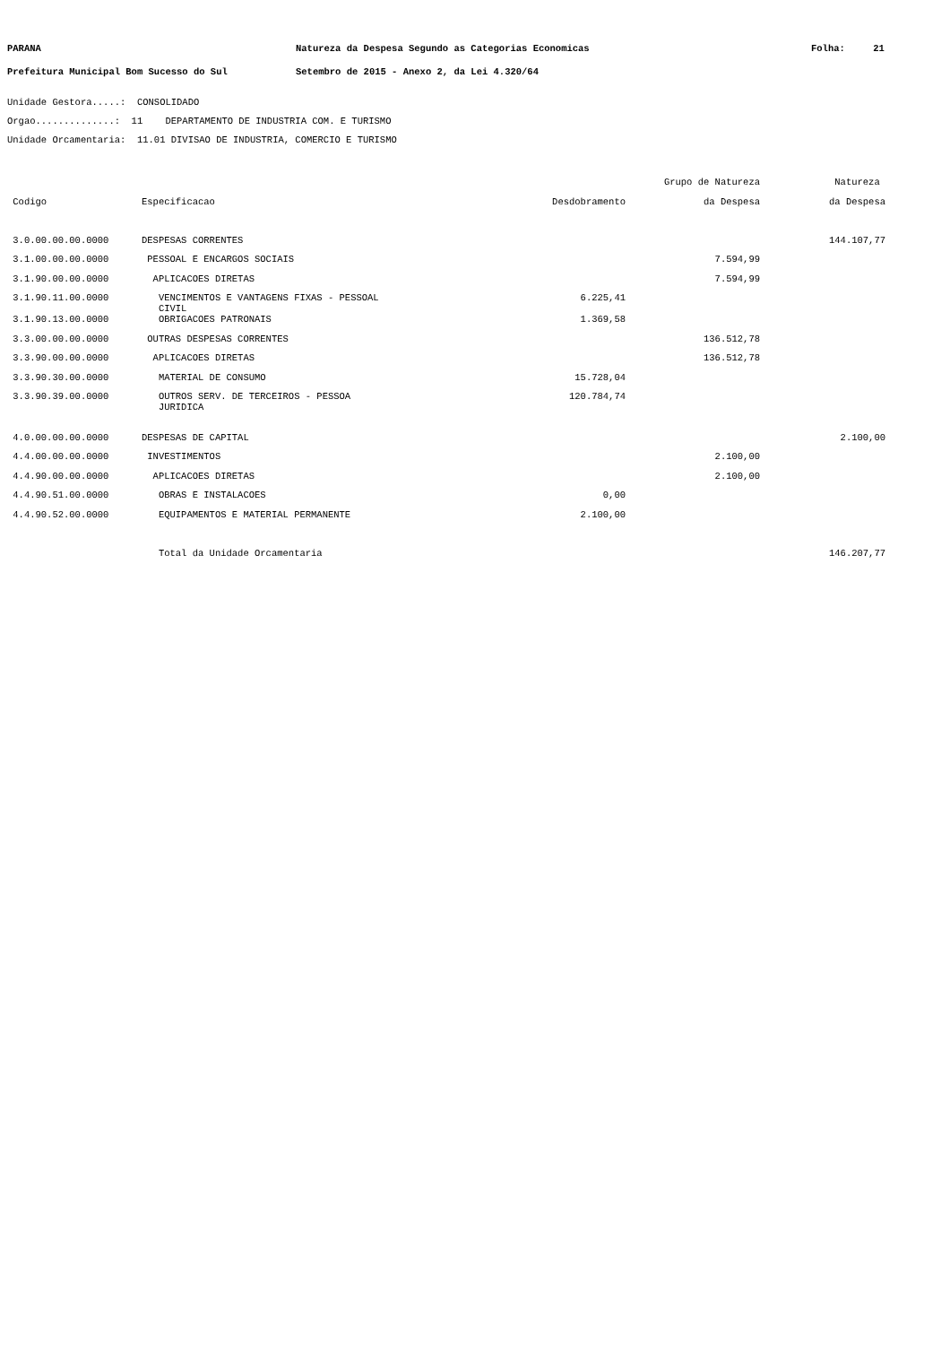PARANA Natureza da Despesa Segundo as Categorias Economicas Folha: 21
Prefeitura Municipal Bom Sucesso do Sul Setembro de 2015 - Anexo 2, da Lei 4.320/64
Unidade Gestora.....: CONSOLIDADO
Orgao..............: 11 DEPARTAMENTO DE INDUSTRIA COM. E TURISMO
Unidade Orcamentaria: 11.01 DIVISAO DE INDUSTRIA, COMERCIO E TURISMO
| | | | Grupo de Natureza | Natureza |
| --- | --- | --- | --- | --- |
| Codigo | Especificacao | Desdobramento | da Despesa | da Despesa |
| 3.0.00.00.00.0000 | DESPESAS CORRENTES | | | 144.107,77 |
| 3.1.00.00.00.0000 | PESSOAL E ENCARGOS SOCIAIS | | 7.594,99 | |
| 3.1.90.00.00.0000 | APLICACOES DIRETAS | | 7.594,99 | |
| 3.1.90.11.00.0000 | VENCIMENTOS E VANTAGENS FIXAS - PESSOAL CIVIL | 6.225,41 | | |
| 3.1.90.13.00.0000 | OBRIGACOES PATRONAIS | 1.369,58 | | |
| 3.3.00.00.00.0000 | OUTRAS DESPESAS CORRENTES | | 136.512,78 | |
| 3.3.90.00.00.0000 | APLICACOES DIRETAS | | 136.512,78 | |
| 3.3.90.30.00.0000 | MATERIAL DE CONSUMO | 15.728,04 | | |
| 3.3.90.39.00.0000 | OUTROS SERV. DE TERCEIROS - PESSOA JURIDICA | 120.784,74 | | |
| 4.0.00.00.00.0000 | DESPESAS DE CAPITAL | | | 2.100,00 |
| 4.4.00.00.00.0000 | INVESTIMENTOS | | 2.100,00 | |
| 4.4.90.00.00.0000 | APLICACOES DIRETAS | | 2.100,00 | |
| 4.4.90.51.00.0000 | OBRAS E INSTALACOES | 0,00 | | |
| 4.4.90.52.00.0000 | EQUIPAMENTOS E MATERIAL PERMANENTE | 2.100,00 | | |
| | Total da Unidade Orcamentaria | | | 146.207,77 |